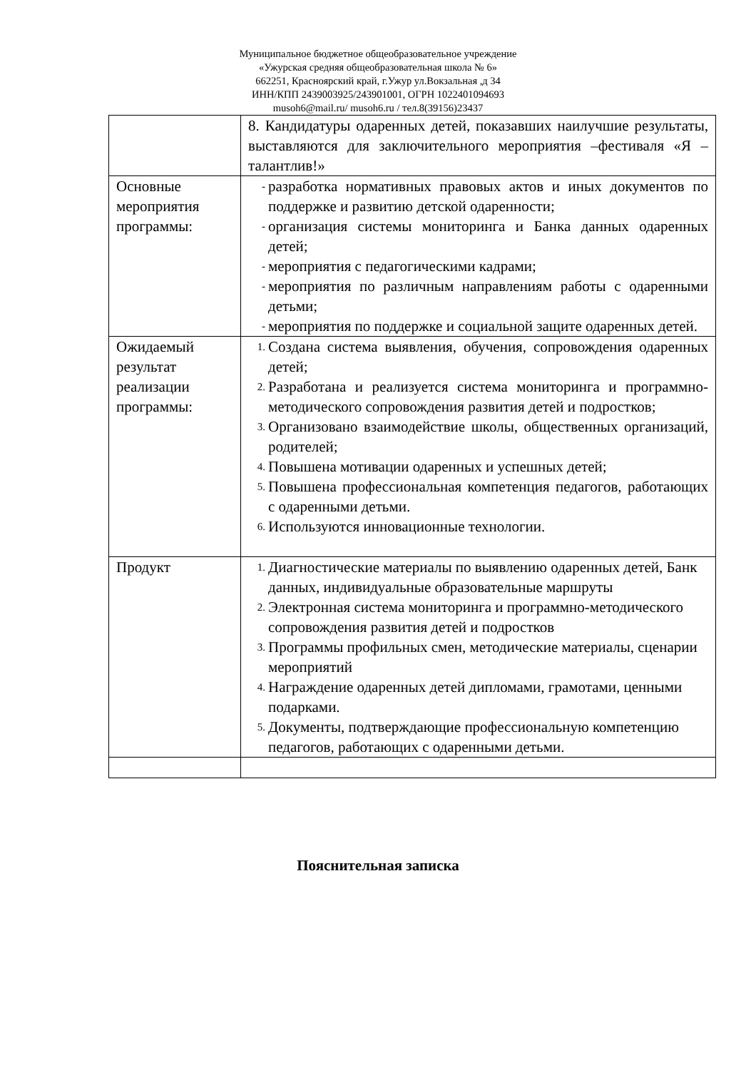Муниципальное бюджетное общеобразовательное учреждение
«Ужурская средняя общеобразовательная школа № 6»
662251, Красноярский край, г.Ужур ул.Вокзальная ,д 34
ИНН/КПП 2439003925/243901001, ОГРН 1022401094693
musoh6@mail.ru/ musoh6.ru / тел.8(39156)23437
| | 8. Кандидатуры одаренных детей, показавших наилучшие результаты, выставляются для заключительного мероприятия –фестиваля «Я – талантлив!» |
| Основные мероприятия программы: | - разработка нормативных правовых актов и иных документов по поддержке и развитию детской одаренности; - организация системы мониторинга и Банка данных одаренных детей; - мероприятия с педагогическими кадрами; - мероприятия по различным направлениям работы с одаренными детьми; - мероприятия по поддержке и социальной защите одаренных детей. |
| Ожидаемый результат реализации программы: | 1. Создана система выявления, обучения, сопровождения одаренных детей; 2. Разработана и реализуется система мониторинга и программно- методического сопровождения развития детей и подростков; 3. Организовано взаимодействие школы, общественных организаций, родителей; 4. Повышена мотивации одаренных и успешных детей; 5. Повышена профессиональная компетенция педагогов, работающих с одаренными детьми. 6. Используются инновационные технологии. |
| Продукт | 1. Диагностические материалы по выявлению одаренных детей, Банк данных, индивидуальные образовательные маршруты 2. Электронная система мониторинга и программно-методического сопровождения развития детей и подростков 3. Программы профильных смен, методические материалы, сценарии мероприятий 4. Награждение одаренных детей дипломами, грамотами, ценными подарками. 5. Документы, подтверждающие профессиональную компетенцию педагогов, работающих с одаренными детьми. |
Пояснительная записка